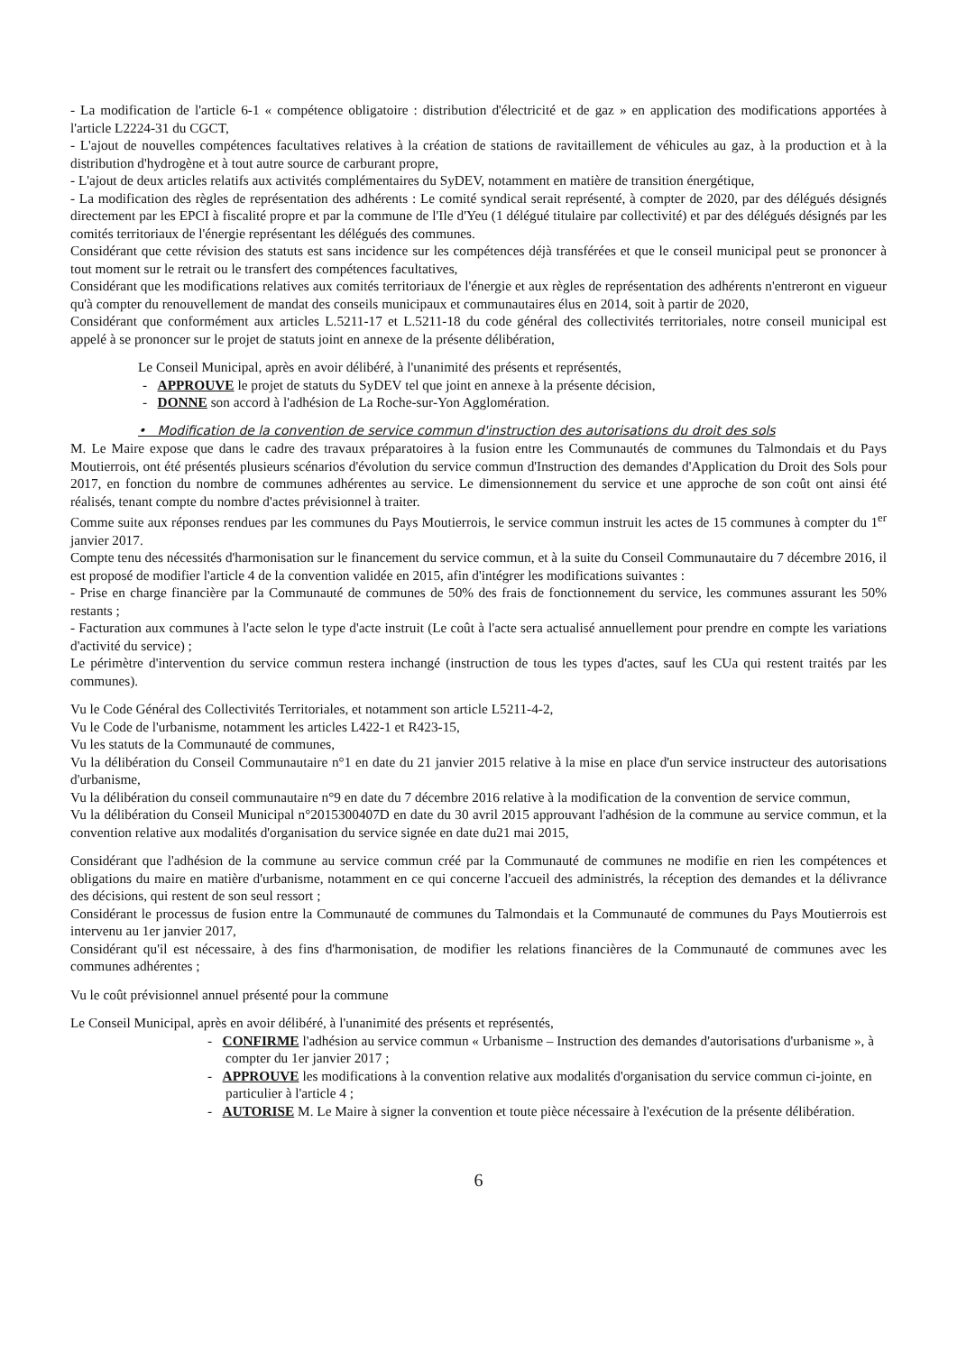- La modification de l'article 6-1 « compétence obligatoire : distribution d'électricité et de gaz » en application des modifications apportées à l'article L2224-31 du CGCT,
- L'ajout de nouvelles compétences facultatives relatives à la création de stations de ravitaillement de véhicules au gaz, à la production et à la distribution d'hydrogène et à tout autre source de carburant propre,
- L'ajout de deux articles relatifs aux activités complémentaires du SyDEV, notamment en matière de transition énergétique,
- La modification des règles de représentation des adhérents : Le comité syndical serait représenté, à compter de 2020, par des délégués désignés directement par les EPCI à fiscalité propre et par la commune de l'Ile d'Yeu (1 délégué titulaire par collectivité) et par des délégués désignés par les comités territoriaux de l'énergie représentant les délégués des communes.
Considérant que cette révision des statuts est sans incidence sur les compétences déjà transférées et que le conseil municipal peut se prononcer à tout moment sur le retrait ou le transfert des compétences facultatives,
Considérant que les modifications relatives aux comités territoriaux de l'énergie et aux règles de représentation des adhérents n'entreront en vigueur qu'à compter du renouvellement de mandat des conseils municipaux et communautaires élus en 2014, soit à partir de 2020,
Considérant que conformément aux articles L.5211-17 et L.5211-18 du code général des collectivités territoriales, notre conseil municipal est appelé à se prononcer sur le projet de statuts joint en annexe de la présente délibération,
Le Conseil Municipal, après en avoir délibéré, à l'unanimité des présents et représentés,
- APPROUVE le projet de statuts du SyDEV tel que joint en annexe à la présente décision,
- DONNE son accord à l'adhésion de La Roche-sur-Yon Agglomération.
• Modification de la convention de service commun d'instruction des autorisations du droit des sols
M. Le Maire expose que dans le cadre des travaux préparatoires à la fusion entre les Communautés de communes du Talmondais et du Pays Moutierrois, ont été présentés plusieurs scénarios d'évolution du service commun d'Instruction des demandes d'Application du Droit des Sols pour 2017, en fonction du nombre de communes adhérentes au service. Le dimensionnement du service et une approche de son coût ont ainsi été réalisés, tenant compte du nombre d'actes prévisionnel à traiter.
Comme suite aux réponses rendues par les communes du Pays Moutierrois, le service commun instruit les actes de 15 communes à compter du 1<sup>er</sup> janvier 2017.
Compte tenu des nécessités d'harmonisation sur le financement du service commun, et à la suite du Conseil Communautaire du 7 décembre 2016, il est proposé de modifier l'article 4 de la convention validée en 2015, afin d'intégrer les modifications suivantes :
- Prise en charge financière par la Communauté de communes de 50% des frais de fonctionnement du service, les communes assurant les 50% restants ;
- Facturation aux communes à l'acte selon le type d'acte instruit (Le coût à l'acte sera actualisé annuellement pour prendre en compte les variations d'activité du service) ;
Le périmètre d'intervention du service commun restera inchangé (instruction de tous les types d'actes, sauf les CUa qui restent traités par les communes).
Vu le Code Général des Collectivités Territoriales, et notamment son article L5211-4-2,
Vu le Code de l'urbanisme, notamment les articles L422-1 et R423-15,
Vu les statuts de la Communauté de communes,
Vu la délibération du Conseil Communautaire n°1 en date du 21 janvier 2015 relative à la mise en place d'un service instructeur des autorisations d'urbanisme,
Vu la délibération du conseil communautaire n°9 en date du 7 décembre 2016 relative à la modification de la convention de service commun,
Vu la délibération du Conseil Municipal n°2015300407D en date du 30 avril 2015 approuvant l'adhésion de la commune au service commun, et la convention relative aux modalités d'organisation du service signée en date du21 mai 2015,
Considérant que l'adhésion de la commune au service commun créé par la Communauté de communes ne modifie en rien les compétences et obligations du maire en matière d'urbanisme, notamment en ce qui concerne l'accueil des administrés, la réception des demandes et la délivrance des décisions, qui restent de son seul ressort ;
Considérant le processus de fusion entre la Communauté de communes du Talmondais et la Communauté de communes du Pays Moutierrois est intervenu au 1er janvier 2017,
Considérant qu'il est nécessaire, à des fins d'harmonisation, de modifier les relations financières de la Communauté de communes avec les communes adhérentes ;
Vu le coût prévisionnel annuel présenté pour la commune
Le Conseil Municipal, après en avoir délibéré, à l'unanimité des présents et représentés,
- CONFIRME l'adhésion au service commun « Urbanisme – Instruction des demandes d'autorisations d'urbanisme », à compter du 1er janvier 2017 ;
- APPROUVE les modifications à la convention relative aux modalités d'organisation du service commun ci-jointe, en particulier à l'article 4 ;
- AUTORISE M. Le Maire à signer la convention et toute pièce nécessaire à l'exécution de la présente délibération.
6